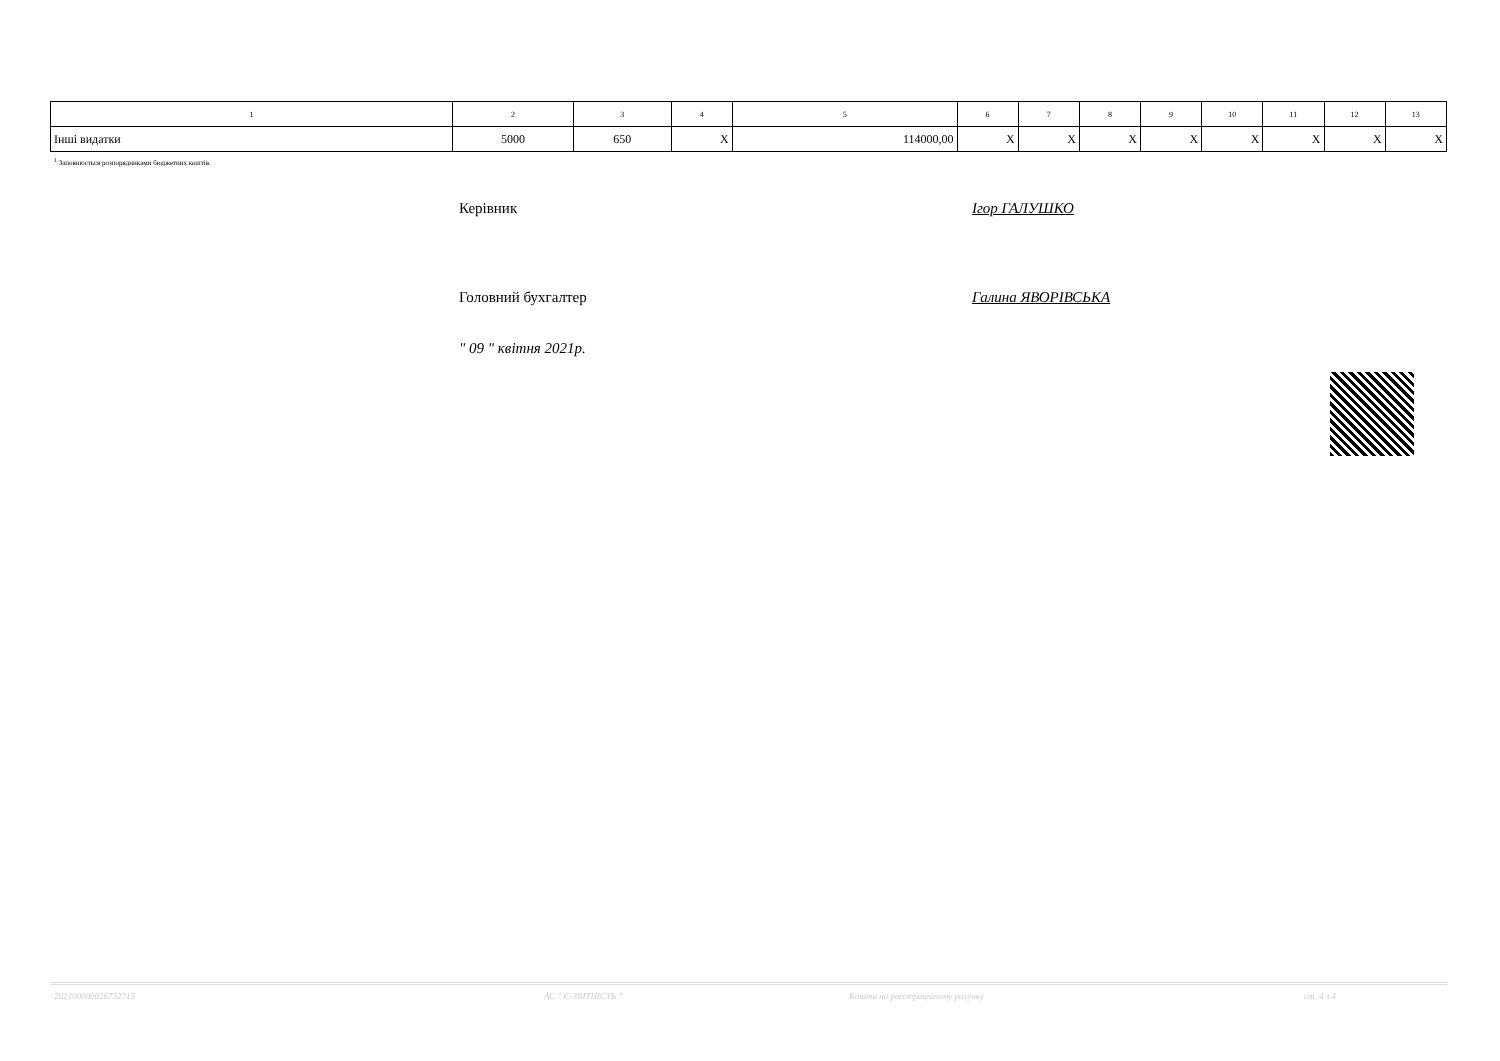| 1 | 2 | 3 | 4 | 5 | 6 | 7 | 8 | 9 | 10 | 11 | 12 | 13 |
| --- | --- | --- | --- | --- | --- | --- | --- | --- | --- | --- | --- | --- |
| Інші видатки | 5000 | 650 | X | 114000,00 | X | X | X | X | X | X | X | X |
<sup>1</sup> Заповнюється розпорядниками бюджетних коштів.
Керівник Ігор ГАЛУШКО
Головний бухгалтер Галина ЯВОРІВСЬКА
" 09 " квітня 2021р.
20210000002673271​5 АС " Є-ЗВІТНІСТЬ " Кошти на реєстраційному рахунку ст. 4 з 4